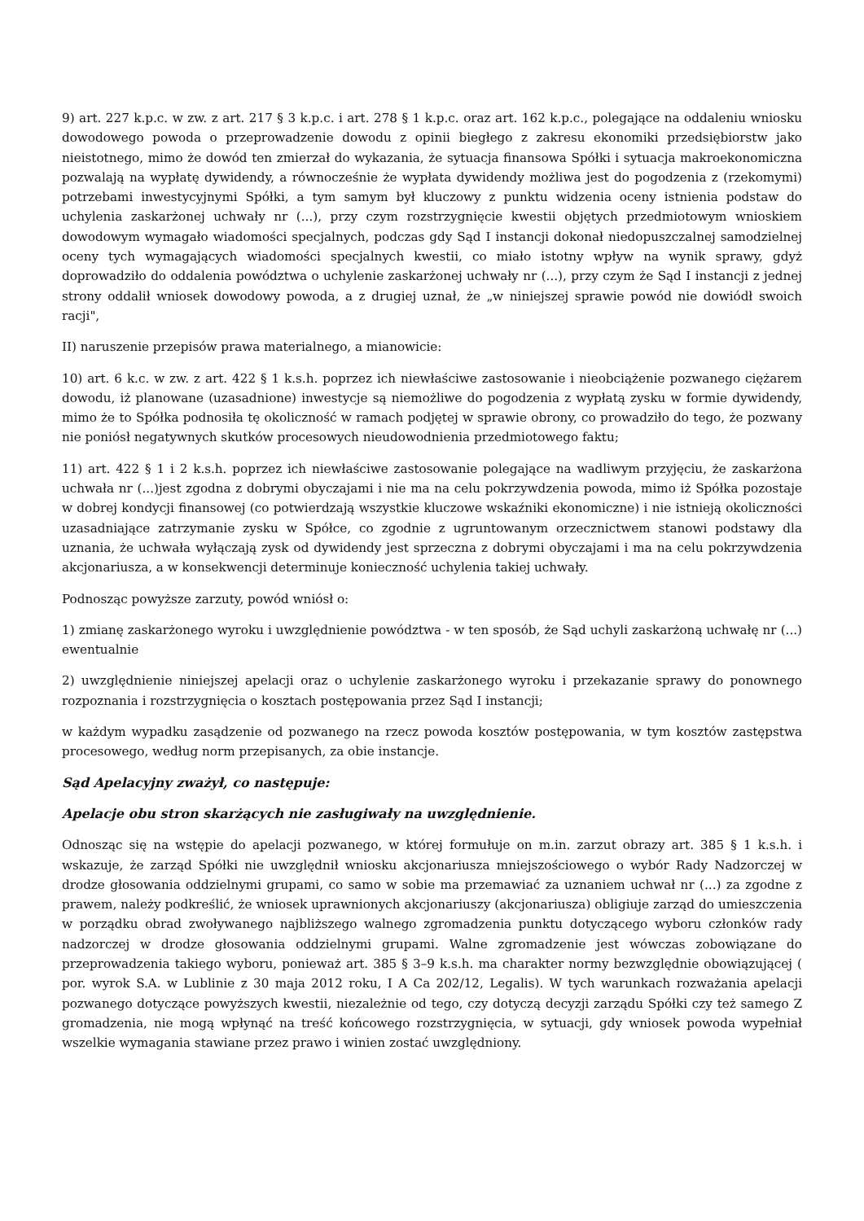9) art. 227 k.p.c. w zw. z art. 217 § 3 k.p.c. i art. 278 § 1 k.p.c. oraz art. 162 k.p.c., polegające na oddaleniu wniosku dowodowego powoda o przeprowadzenie dowodu z opinii biegłego z zakresu ekonomiki przedsiębiorstw jako nieistotnego, mimo że dowód ten zmierzał do wykazania, że sytuacja finansowa Spółki i sytuacja makroekonomiczna pozwalają na wypłatę dywidendy, a równocześnie że wypłata dywidendy możliwa jest do pogodzenia z (rzekomymi) potrzebami inwestycyjnymi Spółki, a tym samym był kluczowy z punktu widzenia oceny istnienia podstaw do uchylenia zaskarżonej uchwały nr (...), przy czym rozstrzygnięcie kwestii objętych przedmiotowym wnioskiem dowodowym wymagało wiadomości specjalnych, podczas gdy Sąd I instancji dokonał niedopuszczalnej samodzielnej oceny tych wymagających wiadomości specjalnych kwestii, co miało istotny wpływ na wynik sprawy, gdyż doprowadziło do oddalenia powództwa o uchylenie zaskarżonej uchwały nr (...), przy czym że Sąd I instancji z jednej strony oddalił wniosek dowodowy powoda, a z drugiej uznał, że „w niniejszej sprawie powód nie dowiódł swoich racji",
II) naruszenie przepisów prawa materialnego, a mianowicie:
10) art. 6 k.c. w zw. z art. 422 § 1 k.s.h. poprzez ich niewłaściwe zastosowanie i nieobciążenie pozwanego ciężarem dowodu, iż planowane (uzasadnione) inwestycje są niemożliwe do pogodzenia z wypłatą zysku w formie dywidendy, mimo że to Spółka podnosiła tę okoliczność w ramach podjętej w sprawie obrony, co prowadziło do tego, że pozwany nie poniósł negatywnych skutków procesowych nieudowodnienia przedmiotowego faktu;
11) art. 422 § 1 i 2 k.s.h. poprzez ich niewłaściwe zastosowanie polegające na wadliwym przyjęciu, że zaskarżona uchwała nr (...)jest zgodna z dobrymi obyczajami i nie ma na celu pokrzywdzenia powoda, mimo iż Spółka pozostaje w dobrej kondycji finansowej (co potwierdzają wszystkie kluczowe wskaźniki ekonomiczne) i nie istnieją okoliczności uzasadniające zatrzymanie zysku w Spółce, co zgodnie z ugruntowanym orzecznictwem stanowi podstawy dla uznania, że uchwała wyłączają zysk od dywidendy jest sprzeczna z dobrymi obyczajami i ma na celu pokrzywdzenia akcjonariusza, a w konsekwencji determinuje konieczność uchylenia takiej uchwały.
Podnosząc powyższe zarzuty, powód wniósł o:
1) zmianę zaskarżonego wyroku i uwzględnienie powództwa - w ten sposób, że Sąd uchyli zaskarżoną uchwałę nr (...) ewentualnie
2) uwzględnienie niniejszej apelacji oraz o uchylenie zaskarżonego wyroku i przekazanie sprawy do ponownego rozpoznania i rozstrzygnięcia o kosztach postępowania przez Sąd I instancji;
w każdym wypadku zasądzenie od pozwanego na rzecz powoda kosztów postępowania, w tym kosztów zastępstwa procesowego, według norm przepisanych, za obie instancje.
Sąd Apelacyjny zważył, co następuje:
Apelacje obu stron skarżących nie zasługiwały na uwzględnienie.
Odnosząc się na wstępie do apelacji pozwanego, w której formułuje on m.in. zarzut obrazy art. 385 § 1 k.s.h. i wskazuje, że zarząd Spółki nie uwzględnił wniosku akcjonariusza mniejszościowego o wybór Rady Nadzorczej w drodze głosowania oddzielnymi grupami, co samo w sobie ma przemawiać za uznaniem uchwał nr (...) za zgodne z prawem, należy podkreślić, że wniosek uprawnionych akcjonariuszy (akcjonariusza) obligiuje zarząd do umieszczenia w porządku obrad zwoływanego najbliższego walnego zgromadzenia punktu dotyczącego wyboru członków rady nadzorczej w drodze głosowania oddzielnymi grupami. Walne zgromadzenie jest wówczas zobowiązane do przeprowadzenia takiego wyboru, ponieważ art. 385 § 3–9 k.s.h. ma charakter normy bezwzględnie obowiązującej ( por. wyrok S.A. w Lublinie z 30 maja 2012 roku, I A Ca 202/12, Legalis). W tych warunkach rozważania apelacji pozwanego dotyczące powyższych kwestii, niezależnie od tego, czy dotyczą decyzji zarządu Spółki czy też samego Z gromadzenia, nie mogą wpłynąć na treść końcowego rozstrzygnięcia, w sytuacji, gdy wniosek powoda wypełniał wszelkie wymagania stawiane przez prawo i winien zostać uwzględniony.